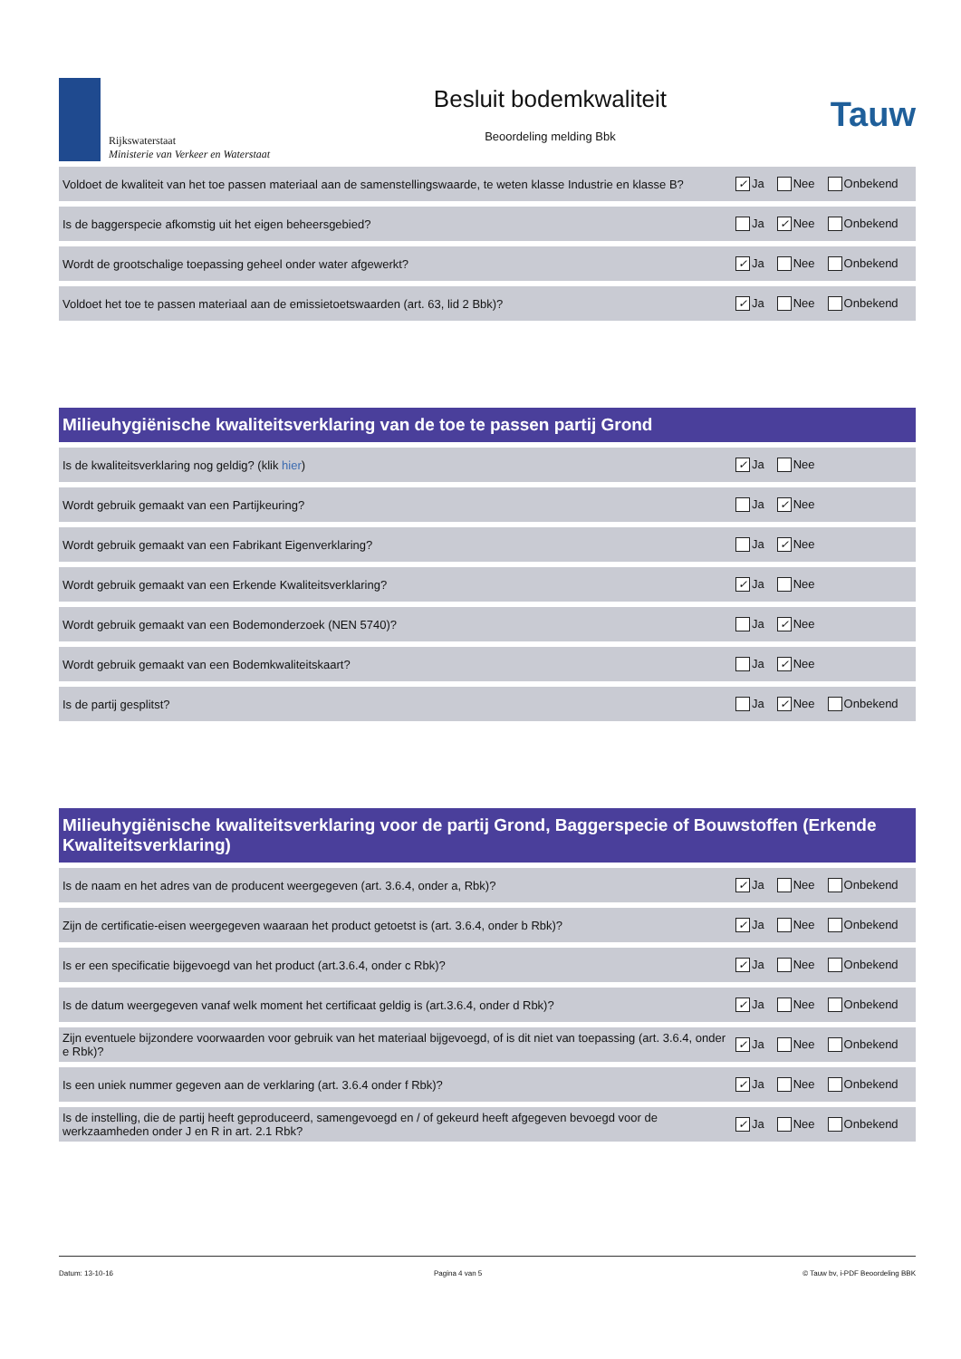Rijkswaterstaat
Ministerie van Verkeer en Waterstaat
Besluit bodemkwaliteit
Beoordeling melding Bbk
Tauw
| Voldoet de kwaliteit van het toe passen materiaal aan de samenstellingswaarde, te weten klasse Industrie en klasse B? | ✓ Ja Nee Onbekend |
| Is de baggerspecie afkomstig uit het eigen beheersgebied? | Ja ✓ Nee Onbekend |
| Wordt de grootschalige toepassing geheel onder water afgewerkt? | ✓ Ja Nee Onbekend |
| Voldoet het toe te passen materiaal aan de emissietoetswaarden (art. 63, lid 2 Bbk)? | ✓ Ja Nee Onbekend |
Milieuhygiënische kwaliteitsverklaring van de toe te passen partij Grond
| Is de kwaliteitsverklaring nog geldig? (klik hier ) | ✓ Ja Nee |
| Wordt gebruik gemaakt van een Partijkeuring? | Ja ✓ Nee |
| Wordt gebruik gemaakt van een Fabrikant Eigenverklaring? | Ja ✓ Nee |
| Wordt gebruik gemaakt van een Erkende Kwaliteitsverklaring? | ✓ Ja Nee |
| Wordt gebruik gemaakt van een Bodemonderzoek (NEN 5740)? | Ja ✓ Nee |
| Wordt gebruik gemaakt van een Bodemkwaliteitskaart? | Ja ✓ Nee |
| Is de partij gesplitst? | Ja ✓ Nee Onbekend |
Milieuhygiënische kwaliteitsverklaring voor de partij Grond, Baggerspecie of Bouwstoffen (Erkende Kwaliteitsverklaring)
| Is de naam en het adres van de producent weergegeven (art. 3.6.4, onder a, Rbk)? | ✓ Ja Nee Onbekend |
| Zijn de certificatie-eisen weergegeven waaraan het product getoetst is (art. 3.6.4, onder b Rbk)? | ✓ Ja Nee Onbekend |
| Is er een specificatie bijgevoegd van het product (art.3.6.4, onder c Rbk)? | ✓ Ja Nee Onbekend |
| Is de datum weergegeven vanaf welk moment het certificaat geldig is (art.3.6.4, onder d Rbk)? | ✓ Ja Nee Onbekend |
| Zijn eventuele bijzondere voorwaarden voor gebruik van het materiaal bijgevoegd, of is dit niet van toepassing (art. 3.6.4, onder e Rbk)? | ✓ Ja Nee Onbekend |
| Is een uniek nummer gegeven aan de verklaring (art. 3.6.4 onder f Rbk)? | ✓ Ja Nee Onbekend |
| Is de instelling, die de partij heeft geproduceerd, samengevoegd en / of gekeurd heeft afgegeven bevoegd voor de werkzaamheden onder J en R in art. 2.1 Rbk? | ✓ Ja Nee Onbekend |
Datum: 13-10-16 Pagina 4 van 5 © Tauw bv, i-PDF Beoordeling BBK